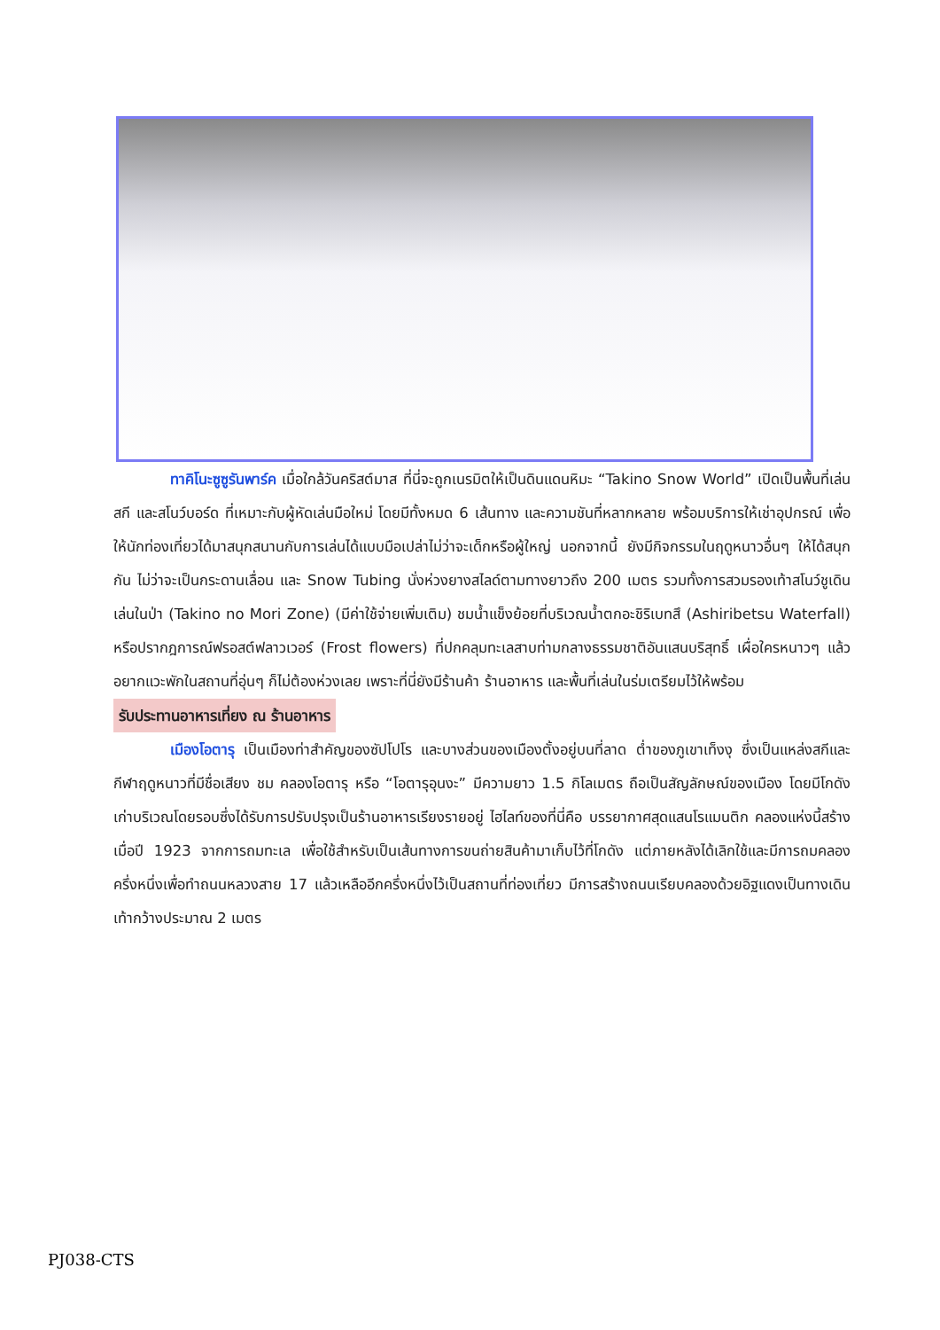ทาคิโนะซูซูรันพาร์ค เมื่อใกล้วันคริสต์มาส ที่นี่จะถูกเนรมิตให้เป็นดินแดนหิมะ “Takino Snow World” เปิดเป็นพื้นที่เล่นสกี และสโนว์บอร์ด ที่เหมาะกับผู้หัดเล่นมือใหม่ โดยมีทั้งหมด 6 เส้นทาง และความชันที่หลากหลาย พร้อมบริการให้เช่าอุปกรณ์ เพื่อให้นักท่องเที่ยวได้มาสนุกสนานกับการเล่นได้แบบมือเปล่าไม่ว่าจะเด็กหรือผู้ใหญ่ นอกจากนี้ ยังมีกิจกรรมในฤดูหนาวอื่นๆ ให้ได้สนุกกัน ไม่ว่าจะเป็นกระดานเลื่อน และ Snow Tubing นั่งห่วงยางสไลด์ตามทางยาวถึง 200 เมตร รวมทั้งการสวมรองเท้าสโนว์ชูเดินเล่นในป่า (Takino no Mori Zone) (มีค่าใช้จ่ายเพิ่มเติม) ชมน้ำแข็งย้อยที่บริเวณน้ำตกอะชิริเบทสึ (Ashiribetsu Waterfall) หรือปรากฎการณ์ฟรอสต์ฟลาวเวอร์ (Frost flowers) ที่ปกคลุมทะเลสาบท่ามกลางธรรมชาติอันแสนบริสุทธิ์ เผื่อใครหนาวๆ แล้วอยากแวะพักในสถานที่อุ่นๆ ก็ไม่ต้องห่วงเลย เพราะที่นี่ยังมีร้านค้า ร้านอาหาร และพื้นที่เล่นในร่มเตรียมไว้ให้พร้อม
รับประทานอาหารเที่ยง ณ ร้านอาหาร
เมืองโอตารุ เป็นเมืองท่าสำคัญของซัปโปโร และบางส่วนของเมืองตั้งอยู่บนที่ลาด ต่ำของภูเขาเท็งงุ ซึ่งเป็นแหล่งสกีและกีฬาฤดูหนาวที่มีชื่อเสียง ชม คลองโอตารุ หรือ “โอตารุอุนงะ” มีความยาว 1.5 กิโลเมตร ถือเป็นสัญลักษณ์ของเมือง โดยมีโกดังเก่าบริเวณโดยรอบซึ่งได้รับการปรับปรุงเป็นร้านอาหารเรียงรายอยู่ ไฮไลท์ของที่นี่คือ บรรยากาศสุดแสนโรแมนติก คลองแห่งนี้สร้างเมื่อปี 1923 จากการถมทะเล เพื่อใช้สำหรับเป็นเส้นทางการขนถ่ายสินค้ามาเก็บไว้ที่โกดัง แต่ภายหลังได้เลิกใช้และมีการถมคลอง ครึ่งหนึ่งเพื่อทำถนนหลวงสาย 17 แล้วเหลืออีกครึ่งหนึ่งไว้เป็นสถานที่ท่องเที่ยว มีการสร้างถนนเรียบคลองด้วยอิฐแดงเป็นทางเดินเท้ากว้างประมาณ 2 เมตร
PJ038-CTS